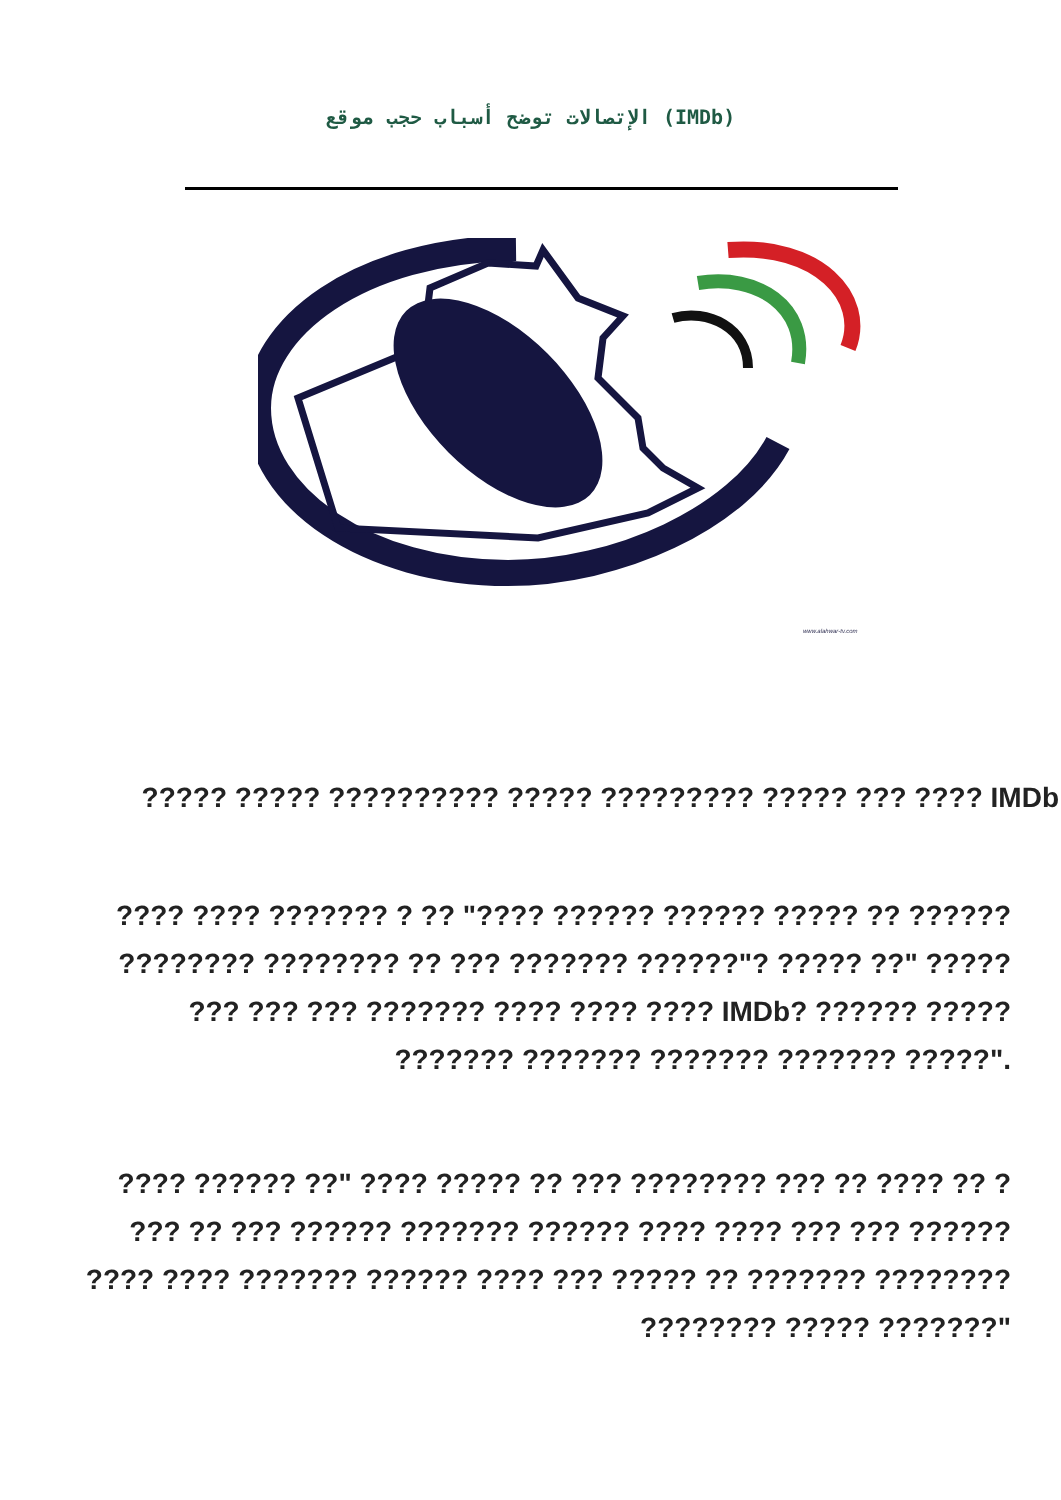الإتصالات توضح أسباب حجب موقع (IMDb)
www.alahwar-tv.com
????? ????? ?????????? ????? ????????? ????? ??? ???? IMDb
???? ???? ??????? ? ?? "???? ?????? ?????? ????? ?? ??????
???????? ???????? ?? ??? ??????? ??????"? ????? ??" ?????
??? ??? ??? ??????? ???? ???? ???? IMDb? ?????? ?????
??????? ??????? ??????? ??????? ?????".
???? ?????? ??" ???? ????? ?? ??? ???????? ??? ?? ???? ?? ?
??? ?? ??? ?????? ??????? ?????? ???? ???? ??? ??? ??????
???? ???? ??????? ?????? ???? ??? ????? ?? ??????? ????????
???????? ????? ???????"